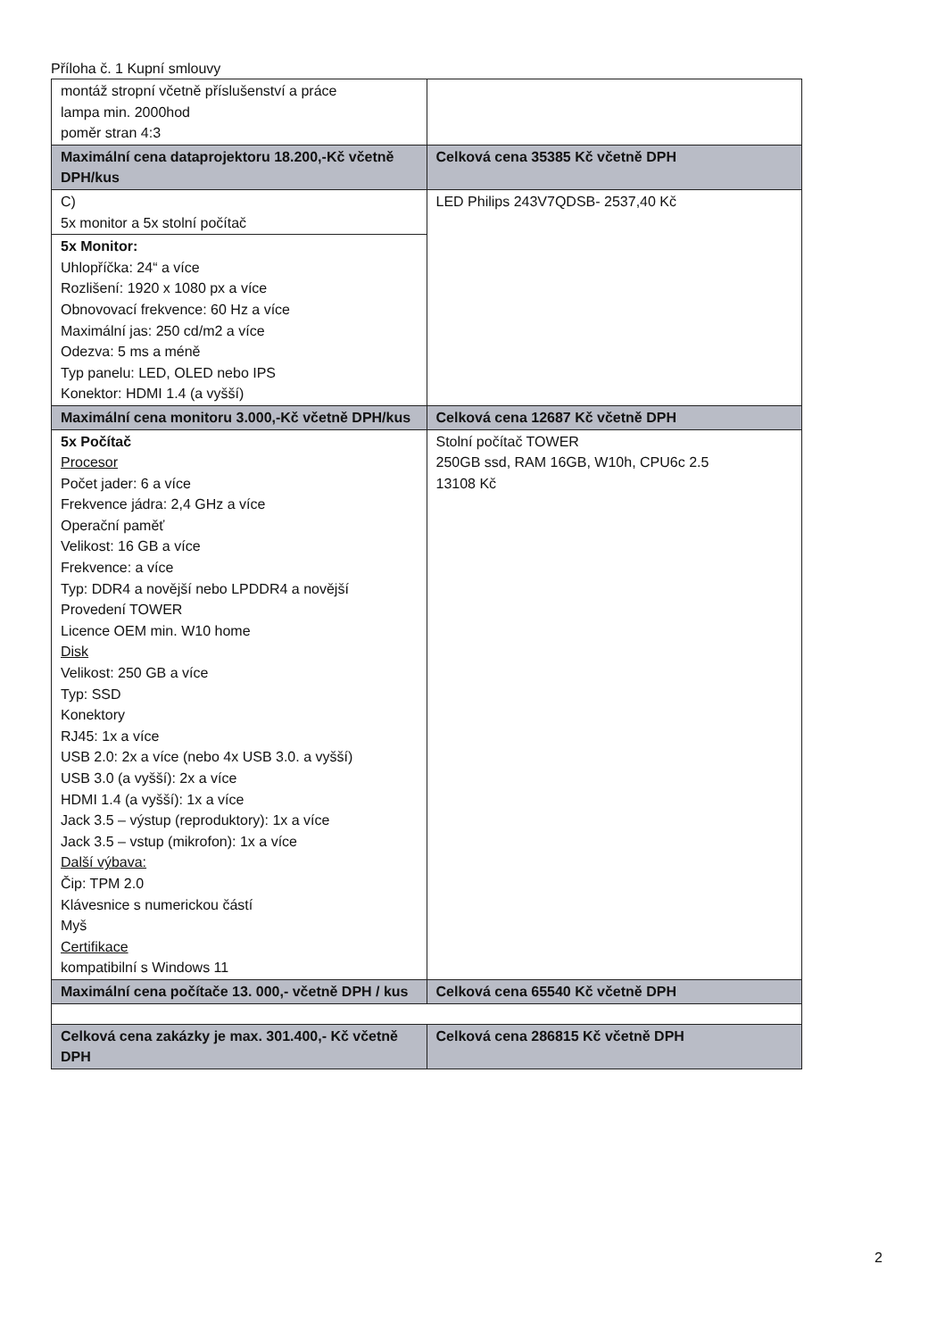Příloha č. 1 Kupní smlouvy
| montáž stropní včetně příslušenství a práce lampa min. 2000hod poměr stran 4:3 | |
| Maximální cena dataprojektoru 18.200,-Kč včetně DPH/kus | Celková cena 35385 Kč včetně DPH |
| C) 5x monitor a 5x stolní počítač | LED Philips 243V7QDSB- 2537,40 Kč |
| 5x Monitor: Uhlopříčka: 24“ a více Rozlišení: 1920 x 1080 px a více Obnovovací frekvence: 60 Hz a více Maximální jas: 250 cd/m2 a více Odezva: 5 ms a méně Typ panelu: LED, OLED nebo IPS Konektor: HDMI 1.4 (a vyšší) | |
| Maximální cena monitoru 3.000,-Kč včetně DPH/kus | Celková cena 12687 Kč včetně DPH |
| 5x Počítač Procesor Počet jader: 6 a více Frekvence jádra: 2,4 GHz a více Operační paměť Velikost: 16 GB a více Frekvence: a více Typ: DDR4 a novější nebo LPDDR4 a novější Provedení TOWER Licence OEM min. W10 home Disk Velikost: 250 GB a více Typ: SSD Konektory RJ45: 1x a více USB 2.0: 2x a více (nebo 4x USB 3.0. a vyšší) USB 3.0 (a vyšší): 2x a více HDMI 1.4 (a vyšší): 1x a více Jack 3.5 – výstup (reproduktory): 1x a více Jack 3.5 – vstup (mikrofon): 1x a více Další výbava: Čip: TPM 2.0 Klávesnice s numerickou částí Myš Certifikace kompatibilní s Windows 11 | Stolní počítač TOWER 250GB ssd, RAM 16GB, W10h, CPU6c 2.5 13108 Kč |
| Maximální cena počítače 13. 000,- včetně DPH / kus | Celková cena 65540 Kč včetně DPH |
| Celková cena zakázky je max. 301.400,- Kč včetně DPH | Celková cena 286815 Kč včetně DPH |
2